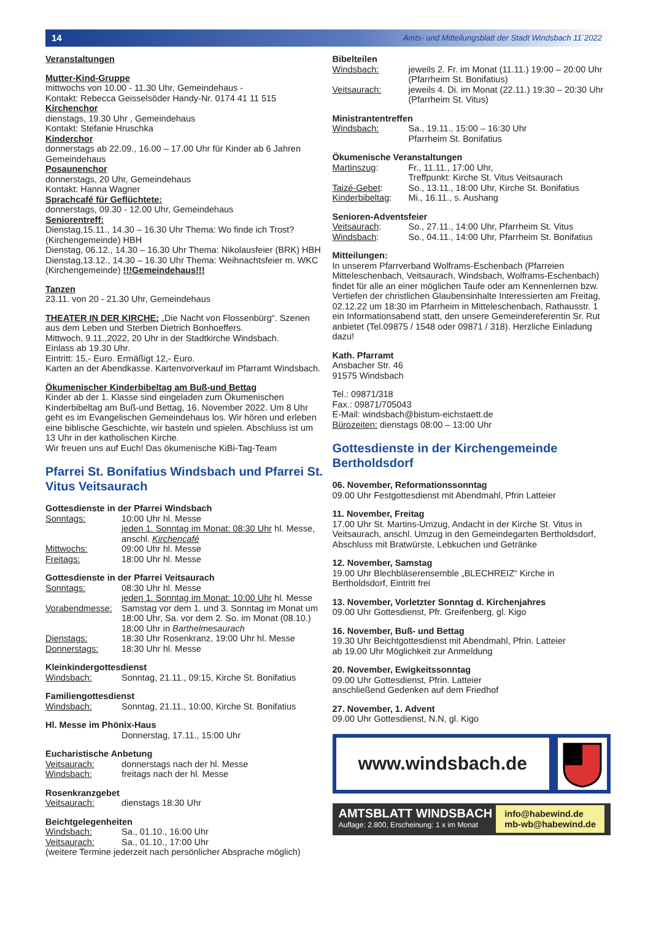14 Amts- und Mitteilungsblatt der Stadt Windsbach 11`2022
Veranstaltungen
Mutter-Kind-Gruppe
mittwochs von 10.00 - 11.30 Uhr, Gemeindehaus -
Kontakt: Rebecca Geisselsöder Handy-Nr. 0174 41 11 515
Kirchenchor
dienstags, 19.30 Uhr , Gemeindehaus
Kontakt: Stefanie Hruschka
Kinderchor
donnerstags ab 22.09., 16.00 – 17.00 Uhr für Kinder ab 6 Jahren Gemeindehaus
Posaunenchor
donnerstags, 20 Uhr, Gemeindehaus
Kontakt: Hanna Wagner
Sprachcafé für Geflüchtete:
donnerstags, 09.30 - 12.00 Uhr, Gemeindehaus
Seniorentreff:
Dienstag,15.11., 14.30 – 16.30 Uhr Thema: Wo finde ich Trost? (Kirchengemeinde) HBH
Dienstag, 06.12., 14.30 – 16.30 Uhr Thema: Nikolausfeier (BRK) HBH
Dienstag,13.12., 14.30 – 16.30 Uhr Thema: Weihnachtsfeier m. WKC (Kirchengemeinde) !!!Gemeindehaus!!!
Tanzen
23.11. von 20 - 21.30 Uhr, Gemeindehaus
THEATER IN DER KIRCHE: „Die Nacht von Flossenbürg“. Szenen aus dem Leben und Sterben Dietrich Bonhoeffers.
Mittwoch, 9.11.,2022, 20 Uhr in der Stadtkirche Windsbach.
Einlass ab 19.30 Uhr.
Eintritt: 15,- Euro. Ermäßigt 12,- Euro.
Karten an der Abendkasse. Kartenvorverkauf im Pfarramt Windsbach.
Ökumenischer Kinderbibeltag am Buß-und Bettag
Kinder ab der 1. Klasse sind eingeladen zum Ökumenischen Kinderbibeltag am Buß-und Bettag, 16. November 2022. Um 8 Uhr geht es im Evangelischen Gemeindehaus los. Wir hören und erleben eine biblische Geschichte, wir basteln und spielen. Abschluss ist um 13 Uhr in der katholischen Kirche.
Wir freuen uns auf Euch! Das ökumenische KiBi-Tag-Team
Pfarrei St. Bonifatius Windsbach und Pfarrei St. Vitus Veitsaurach
Gottesdienste in der Pfarrei Windsbach
Sonntags: 10:00 Uhr hl. Messe
jeden 1. Sonntag im Monat: 08:30 Uhr hl. Messe, anschl. Kirchencafé
Mittwochs: 09:00 Uhr hl. Messe
Freitags: 18:00 Uhr hl. Messe
Gottesdienste in der Pfarrei Veitsaurach
Sonntags: 08:30 Uhr hl. Messe
jeden 1. Sonntag im Monat: 10:00 Uhr hl. Messe
Vorabendmesse: Samstag vor dem 1. und 3. Sonntag im Monat um 18:00 Uhr, Sa. vor dem 2. So. im Monat (08.10.) 18:00 Uhr in Barthelmesaurach
Dienstags: 18:30 Uhr Rosenkranz, 19:00 Uhr hl. Messe
Donnerstags: 18:30 Uhr hl. Messe
Kleinkindergottesdienst
Windsbach: Sonntag, 21.11., 09:15, Kirche St. Bonifatius
Familiengottesdienst
Windsbach: Sonntag, 21.11., 10:00, Kirche St. Bonifatius
Hl. Messe im Phönix-Haus
Donnerstag, 17.11., 15:00 Uhr
Eucharistische Anbetung
Veitsaurach: donnerstags nach der hl. Messe
Windsbach: freitags nach der hl. Messe
Rosenkranzgebet
Veitsaurach: dienstags 18:30 Uhr
Beichtgelegenheiten
Windsbach: Sa., 01.10., 16:00 Uhr
Veitsaurach: Sa., 01.10., 17:00 Uhr
(weitere Termine jederzeit nach persönlicher Absprache möglich)
Bibelteilen
Windsbach: jeweils 2. Fr. im Monat (11.11.) 19:00 – 20:00 Uhr (Pfarrheim St. Bonifatius)
Veitsaurach: jeweils 4. Di. im Monat (22.11.) 19:30 – 20:30 Uhr (Pfarrheim St. Vitus)
Ministrantentreffen
Windsbach: Sa., 19.11., 15:00 – 16:30 Uhr
Pfarrheim St. Bonifatius
Ökumenische Veranstaltungen
Martinszug: Fr., 11.11., 17:00 Uhr,
Treffpunkt: Kirche St. Vitus Veitsaurach
Taizé-Gebet: So., 13.11., 18:00 Uhr, Kirche St. Bonifatius
Kinderbibeltag: Mi., 16.11., s. Aushang
Senioren-Adventsfeier
Veitsaurach: So., 27.11., 14:00 Uhr, Pfarrheim St. Vitus
Windsbach: So., 04.11., 14:00 Uhr, Pfarrheim St. Bonifatius
Mitteilungen:
In unserem Pfarrverband Wolframs-Eschenbach (Pfarreien Mitteleschenbach, Veitsaurach, Windsbach, Wolframs-Eschenbach) findet für alle an einer möglichen Taufe oder am Kennenlernen bzw. Vertiefen der christlichen Glaubensinhalte Interessierten am Freitag, 02.12.22 um 18:30 im Pfarrheim in Mitteleschenbach, Rathausstr. 1 ein Informationsabend statt, den unsere Gemeindereferentin Sr. Rut anbietet (Tel.09875 / 1548 oder 09871 / 318). Herzliche Einladung dazu!
Kath. Pfarramt
Ansbacher Str. 46
91575 Windsbach
Tel.: 09871/318
Fax.: 09871/705043
E-Mail: windsbach@bistum-eichstaett.de
Bürozeiten: dienstags 08:00 – 13:00 Uhr
Gottesdienste in der Kirchengemeinde Bertholdsdorf
06. November, Reformationssonntag
09.00 Uhr Festgottesdienst mit Abendmahl, Pfrin Latteier
11. November, Freitag
17.00 Uhr St. Martins-Umzug, Andacht in der Kirche St. Vitus in Veitsaurach, anschl. Umzug in den Gemeindegarten Bertholdsdorf, Abschluss mit Bratwürste, Lebkuchen und Getränke
12. November, Samstag
19.00 Uhr Blechbläserensemble „BLECHREIZ“ Kirche in Bertholdsdorf, Eintritt frei
13. November, Vorletzter Sonntag d. Kirchenjahres
09.00 Uhr Gottesdienst, Pfr. Greifenberg, gl. Kigo
16. November, Buß- und Bettag
19.30 Uhr Beichtgottesdienst mit Abendmahl, Pfrin. Latteier
ab 19.00 Uhr Möglichkeit zur Anmeldung
20. November, Ewigkeitssonntag
09.00 Uhr Gottesdienst, Pfrin. Latteier
anschließend Gedenken auf dem Friedhof
27. November, 1. Advent
09.00 Uhr Gottesdienst, N.N, gl. Kigo
www.windsbach.de
AMTSBLATT WINDSBACH
Auflage: 2.800, Erscheinung: 1 x im Monat
info@habewind.de
mb-wb@habewind.de